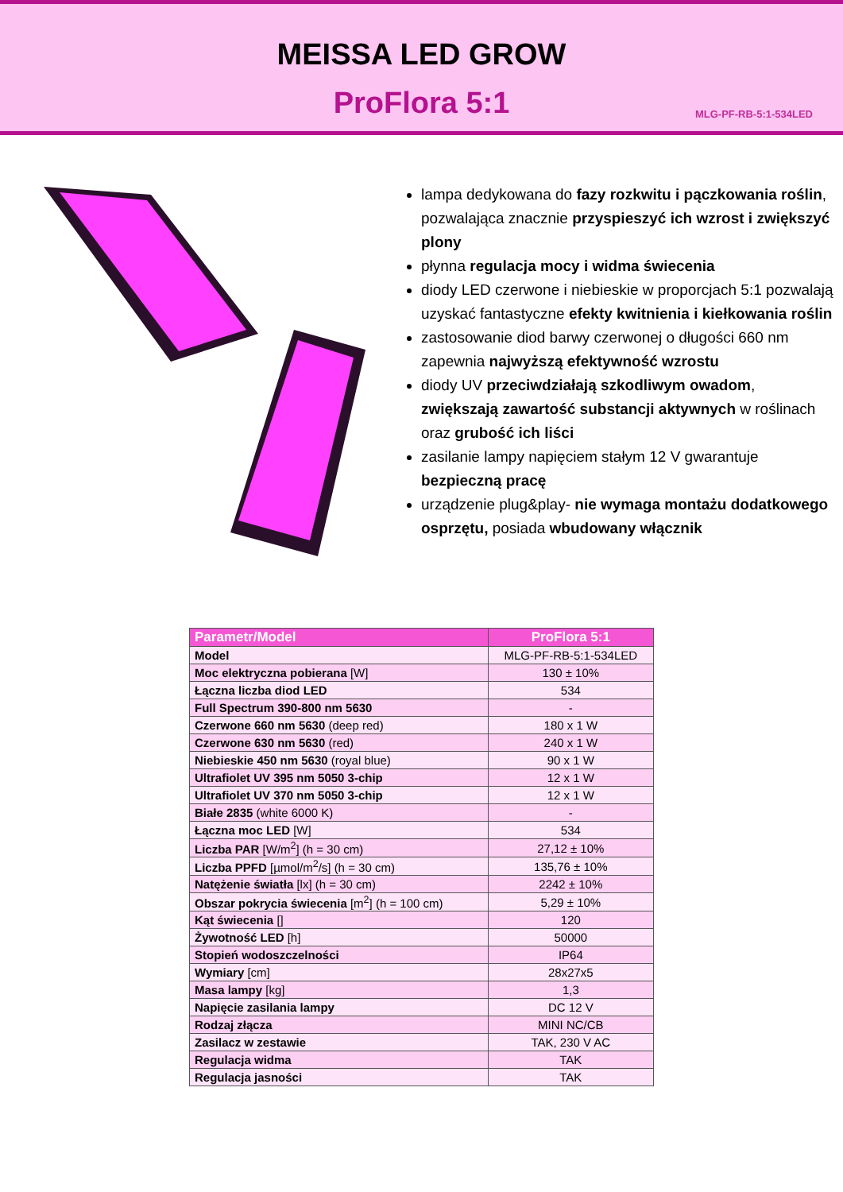MEISSA LED GROW
ProFlora 5:1
MLG-PF-RB-5:1-534LED
lampa dedykowana do fazy rozkwitu i pączkowania roślin, pozwalająca znacznie przyspieszyć ich wzrost i zwiększyć plony
płynna regulacja mocy i widma świecenia
diody LED czerwone i niebieskie w proporcjach 5:1 pozwalają uzyskać fantastyczne efekty kwitnienia i kiełkowania roślin
zastosowanie diod barwy czerwonej o długości 660 nm zapewnia najwyższą efektywność wzrostu
diody UV przeciwdziałają szkodliwym owadom, zwiększają zawartość substancji aktywnych w roślinach oraz grubość ich liści
zasilanie lampy napięciem stałym 12 V gwarantuje bezpieczną pracę
urządzenie plug&play- nie wymaga montażu dodatkowego osprzętu, posiada wbudowany włącznik
| Parametr/Model | ProFlora 5:1 |
| --- | --- |
| Model | MLG-PF-RB-5:1-534LED |
| Moc elektryczna pobierana [W] | 130 ± 10% |
| Łączna liczba diod LED | 534 |
| Full Spectrum 390-800 nm 5630 | - |
| Czerwone 660 nm 5630 (deep red) | 180 x 1 W |
| Czerwone 630 nm 5630 (red) | 240 x 1 W |
| Niebieskie 450 nm 5630 (royal blue) | 90 x 1 W |
| Ultrafiolet UV 395 nm 5050 3-chip | 12 x 1 W |
| Ultrafiolet UV 370 nm 5050 3-chip | 12 x 1 W |
| Białe 2835 (white 6000 K) | - |
| Łączna moc LED [W] | 534 |
| Liczba PAR [W/m<sup>2</sup>] (h = 30 cm) | 27,12 ± 10% |
| Liczba PPFD [µmol/m<sup>2</sup>/s] (h = 30 cm) | 135,76 ± 10% |
| Natężenie światła [lx] (h = 30 cm) | 2242 ± 10% |
| Obszar pokrycia świecenia [m<sup>2</sup>] (h = 100 cm) | 5,29 ± 10% |
| Kąt świecenia [] | 120 |
| Żywotność LED [h] | 50000 |
| Stopień wodoszczelności | IP64 |
| Wymiary [cm] | 28x27x5 |
| Masa lampy [kg] | 1,3 |
| Napięcie zasilania lampy | DC 12 V |
| Rodzaj złącza | MINI NC/CB |
| Zasilacz w zestawie | TAK, 230 V AC |
| Regulacja widma | TAK |
| Regulacja jasności | TAK |